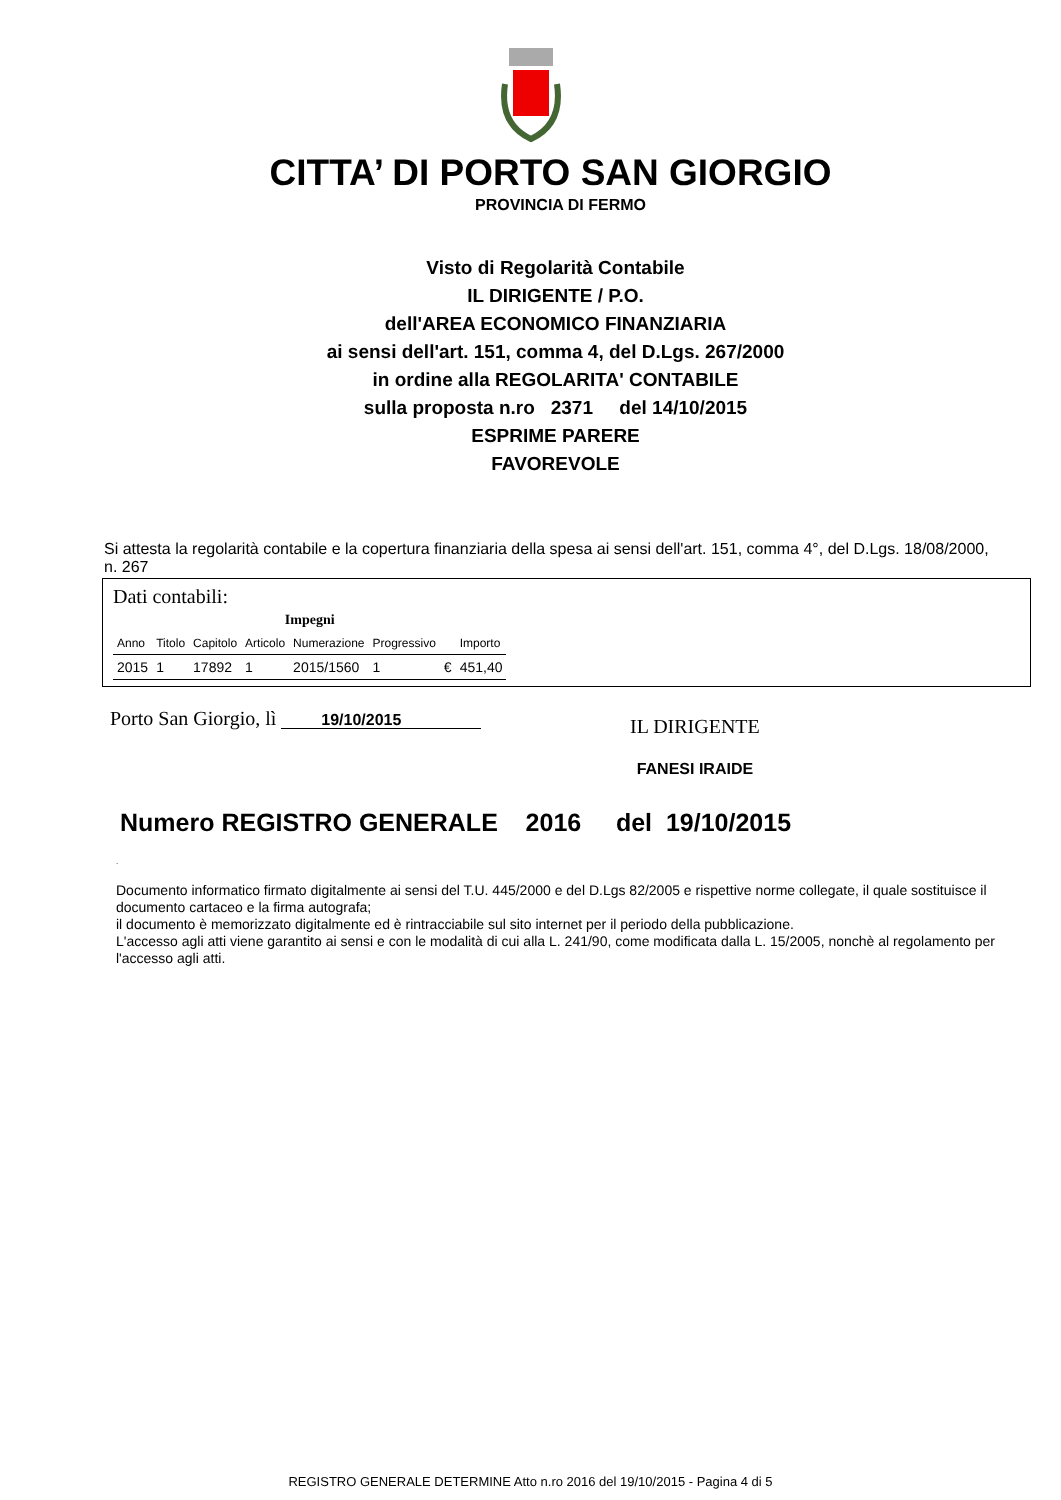CITTA’ DI PORTO SAN GIORGIO
PROVINCIA DI FERMO
Visto di Regolarità Contabile
IL DIRIGENTE / P.O.
dell'AREA ECONOMICO FINANZIARIA
ai sensi dell'art. 151, comma 4, del D.Lgs. 267/2000
in ordine alla REGOLARITA' CONTABILE
sulla proposta n.ro 2371 del 14/10/2015
ESPRIME PARERE
FAVOREVOLE
Si attesta la regolarità contabile e la copertura finanziaria della spesa ai sensi dell'art. 151, comma 4°, del D.Lgs. 18/08/2000, n. 267
Dati contabili:
| Impegni | | | | | | | |
| --- | --- | --- | --- | --- | --- | --- | --- |
| Anno | Titolo | Capitolo | Articolo | Numerazione | Progressivo | | Importo |
| 2015 | 1 | 17892 | 1 | 2015/1560 | 1 | € | 451,40 |
Porto San Giorgio, lì 19/10/2015
IL DIRIGENTE
FANESI IRAIDE
Numero REGISTRO GENERALE 2016 del 19/10/2015
.
Documento informatico firmato digitalmente ai sensi del T.U. 445/2000 e del D.Lgs 82/2005 e rispettive norme collegate, il quale sostituisce il documento cartaceo e la firma autografa;
il documento è memorizzato digitalmente ed è rintracciabile sul sito internet per il periodo della pubblicazione.
L'accesso agli atti viene garantito ai sensi e con le modalità di cui alla L. 241/90, come modificata dalla L. 15/2005, nonchè al regolamento per l'accesso agli atti.
REGISTRO GENERALE DETERMINE Atto n.ro 2016 del 19/10/2015 - Pagina 4 di 5